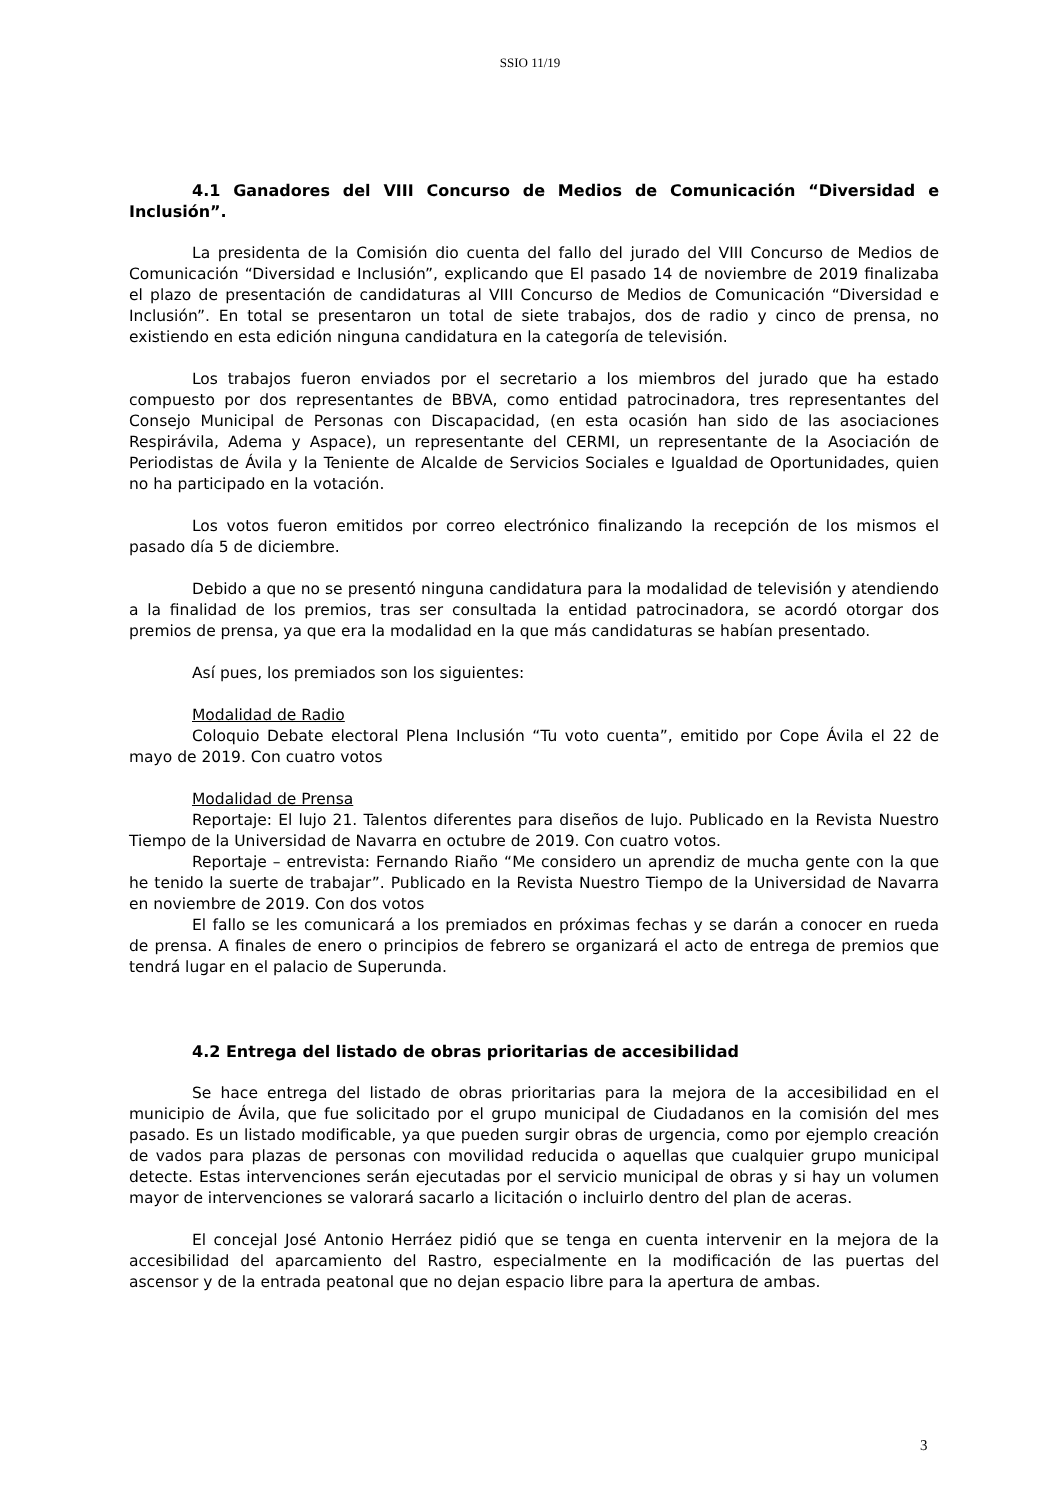SSIO 11/19
4.1 Ganadores del VIII Concurso de Medios de Comunicación “Diversidad e Inclusión”.
La presidenta de la Comisión dio cuenta del fallo del jurado del VIII Concurso de Medios de Comunicación “Diversidad e Inclusión”, explicando que El pasado 14 de noviembre de 2019 finalizaba el plazo de presentación de candidaturas al VIII Concurso de Medios de Comunicación “Diversidad e Inclusión”. En total se presentaron un total de siete trabajos, dos de radio y cinco de prensa, no existiendo en esta edición ninguna candidatura en la categoría de televisión.
Los trabajos fueron enviados por el secretario a los miembros del jurado que ha estado compuesto por dos representantes de BBVA, como entidad patrocinadora, tres representantes del Consejo Municipal de Personas con Discapacidad, (en esta ocasión han sido de las asociaciones Respirávila, Adema y Aspace), un representante del CERMI, un representante de la Asociación de Periodistas de Ávila y la Teniente de Alcalde de Servicios Sociales e Igualdad de Oportunidades, quien no ha participado en la votación.
Los votos fueron emitidos por correo electrónico finalizando la recepción de los mismos el pasado día 5 de diciembre.
Debido a que no se presentó ninguna candidatura para la modalidad de televisión y atendiendo a la finalidad de los premios, tras ser consultada la entidad patrocinadora, se acordó otorgar dos premios de prensa, ya que era la modalidad en la que más candidaturas se habían presentado.
Así pues, los premiados son los siguientes:
Modalidad de Radio
Coloquio Debate electoral Plena Inclusión “Tu voto cuenta”, emitido por Cope Ávila el 22 de mayo de 2019. Con cuatro votos
Modalidad de Prensa
Reportaje: El lujo 21. Talentos diferentes para diseños de lujo. Publicado en la Revista Nuestro Tiempo de la Universidad de Navarra en octubre de 2019. Con cuatro votos.
Reportaje – entrevista: Fernando Riaño “Me considero un aprendiz de mucha gente con la que he tenido la suerte de trabajar”. Publicado en la Revista Nuestro Tiempo de la Universidad de Navarra en noviembre de 2019. Con dos votos
El fallo se les comunicará a los premiados en próximas fechas y se darán a conocer en rueda de prensa. A finales de enero o principios de febrero se organizará el acto de entrega de premios que tendrá lugar en el palacio de Superunda.
4.2 Entrega del listado de obras prioritarias de accesibilidad
Se hace entrega del listado de obras prioritarias para la mejora de la accesibilidad en el municipio de Ávila, que fue solicitado por el grupo municipal de Ciudadanos en la comisión del mes pasado. Es un listado modificable, ya que pueden surgir obras de urgencia, como por ejemplo creación de vados para plazas de personas con movilidad reducida o aquellas que cualquier grupo municipal detecte. Estas intervenciones serán ejecutadas por el servicio municipal de obras y si hay un volumen mayor de intervenciones se valorará sacarlo a licitación o incluirlo dentro del plan de aceras.
El concejal José Antonio Herráez pidió que se tenga en cuenta intervenir en la mejora de la accesibilidad del aparcamiento del Rastro, especialmente en la modificación de las puertas del ascensor y de la entrada peatonal que no dejan espacio libre para la apertura de ambas.
3